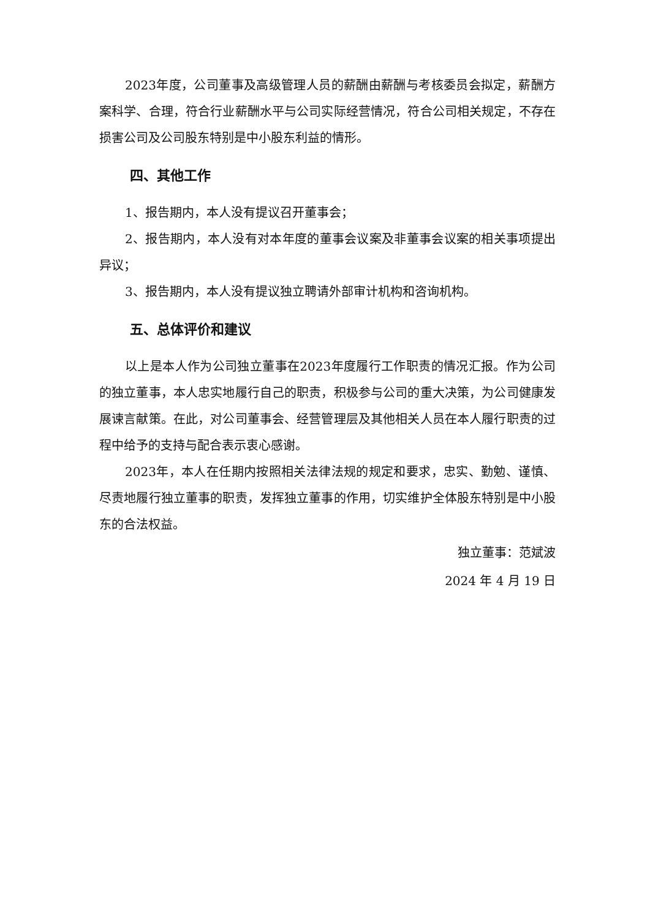2023年度，公司董事及高级管理人员的薪酬由薪酬与考核委员会拟定，薪酬方案科学、合理，符合行业薪酬水平与公司实际经营情况，符合公司相关规定，不存在损害公司及公司股东特别是中小股东利益的情形。
四、其他工作
1、报告期内，本人没有提议召开董事会；
2、报告期内，本人没有对本年度的董事会议案及非董事会议案的相关事项提出异议；
3、报告期内，本人没有提议独立聘请外部审计机构和咨询机构。
五、总体评价和建议
以上是本人作为公司独立董事在2023年度履行工作职责的情况汇报。作为公司的独立董事，本人忠实地履行自己的职责，积极参与公司的重大决策，为公司健康发展谏言献策。在此，对公司董事会、经营管理层及其他相关人员在本人履行职责的过程中给予的支持与配合表示衷心感谢。
2023年，本人在任期内按照相关法律法规的规定和要求，忠实、勤勉、谨慎、尽责地履行独立董事的职责，发挥独立董事的作用，切实维护全体股东特别是中小股东的合法权益。
独立董事：范斌波
2024 年 4 月 19 日